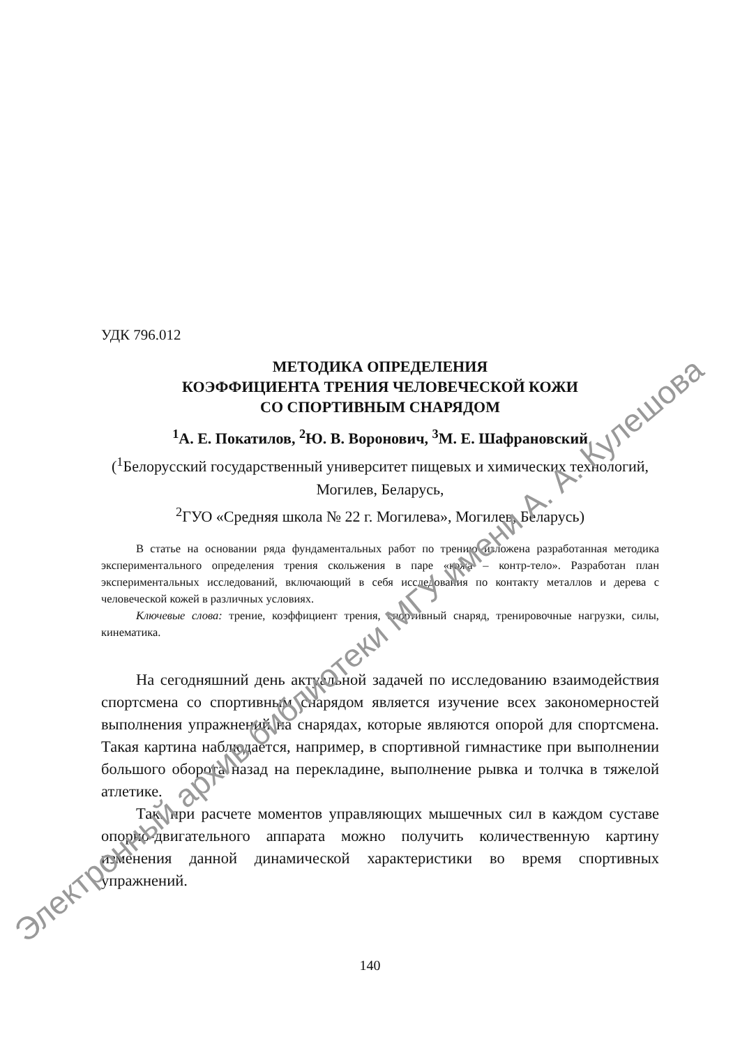УДК 796.012
МЕТОДИКА ОПРЕДЕЛЕНИЯ
КОЭФФИЦИЕНТА ТРЕНИЯ ЧЕЛОВЕЧЕСКОЙ КОЖИ
СО СПОРТИВНЫМ СНАРЯДОМ
<sup>1</sup> А. Е. Покатилов, <sup>2</sup>Ю. В. Воронович, <sup>3</sup>М. Е. Шафрановский
(<sup>1</sup>Белорусский государственный университет пищевых и химических технологий, Могилев, Беларусь,
<sup>2</sup> ГУО «Средняя школа № 22 г. Могилева», Могилев, Беларусь)
В статье на основании ряда фундаментальных работ по трению изложена разработанная методика экспериментального определения трения скольжения в паре «кожа – контр-тело». Разработан план экспериментальных исследований, включающий в себя исследования по контакту металлов и дерева с человеческой кожей в различных условиях.
Ключевые слова: трение, коэффициент трения, спортивный снаряд, тренировочные нагрузки, силы, кинематика.
На сегодняшний день актуальной задачей по исследованию взаимодействия спортсмена со спортивным снарядом является изучение всех закономерностей выполнения упражнений на снарядах, которые являются опорой для спортсмена. Такая картина наблюдается, например, в спортивной гимнастике при выполнении большого оборота назад на перекладине, выполнение рывка и толчка в тяжелой атлетике.
Так. при расчете моментов управляющих мышечных сил в каждом суставе опорно-двигательного аппарата можно получить количественную картину изменения данной динамической характеристики во время спортивных упражнений.
140
Электронный архив библиотеки МГУ имени А. А. Кулешова